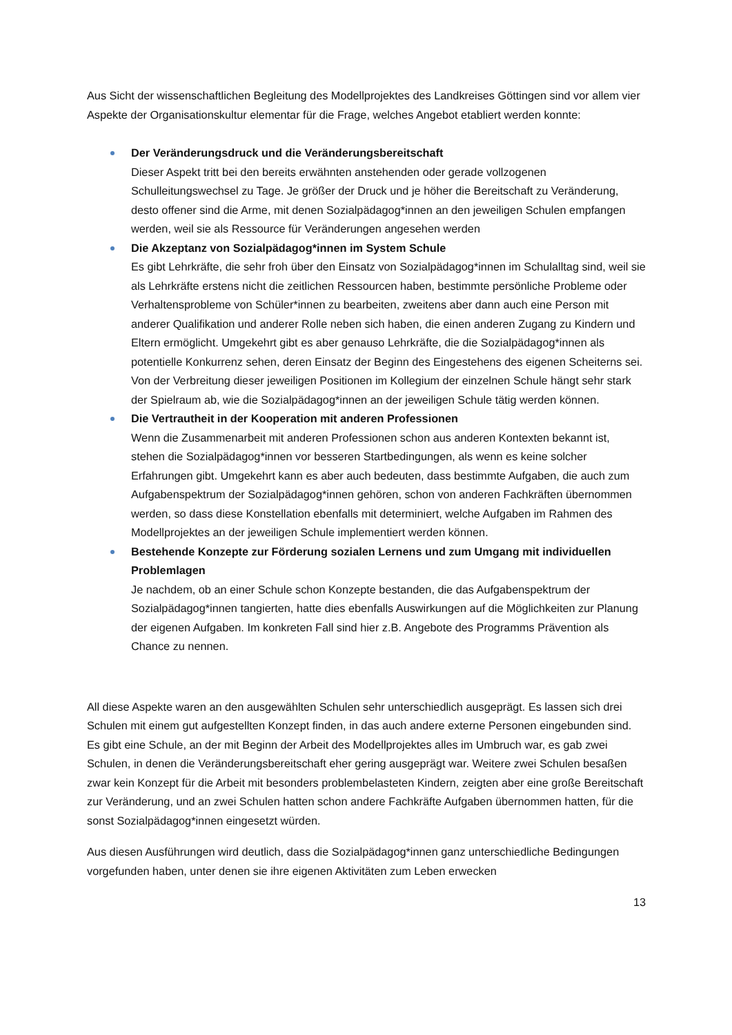Aus Sicht der wissenschaftlichen Begleitung des Modellprojektes des Landkreises Göttingen sind vor allem vier Aspekte der Organisationskultur elementar für die Frage, welches Angebot etabliert werden konnte:
Der Veränderungsdruck und die Veränderungsbereitschaft
Dieser Aspekt tritt bei den bereits erwähnten anstehenden oder gerade vollzogenen Schulleitungswechsel zu Tage. Je größer der Druck und je höher die Bereitschaft zu Veränderung, desto offener sind die Arme, mit denen Sozialpädagog*innen an den jeweiligen Schulen empfangen werden, weil sie als Ressource für Veränderungen angesehen werden
Die Akzeptanz von Sozialpädagog*innen im System Schule
Es gibt Lehrkräfte, die sehr froh über den Einsatz von Sozialpädagog*innen im Schulalltag sind, weil sie als Lehrkräfte erstens nicht die zeitlichen Ressourcen haben, bestimmte persönliche Probleme oder Verhaltensprobleme von Schüler*innen zu bearbeiten, zweitens aber dann auch eine Person mit anderer Qualifikation und anderer Rolle neben sich haben, die einen anderen Zugang zu Kindern und Eltern ermöglicht. Umgekehrt gibt es aber genauso Lehrkräfte, die die Sozialpädagog*innen als potentielle Konkurrenz sehen, deren Einsatz der Beginn des Eingestehens des eigenen Scheiterns sei. Von der Verbreitung dieser jeweiligen Positionen im Kollegium der einzelnen Schule hängt sehr stark der Spielraum ab, wie die Sozialpädagog*innen an der jeweiligen Schule tätig werden können.
Die Vertrautheit in der Kooperation mit anderen Professionen
Wenn die Zusammenarbeit mit anderen Professionen schon aus anderen Kontexten bekannt ist, stehen die Sozialpädagog*innen vor besseren Startbedingungen, als wenn es keine solcher Erfahrungen gibt. Umgekehrt kann es aber auch bedeuten, dass bestimmte Aufgaben, die auch zum Aufgabenspektrum der Sozialpädagog*innen gehören, schon von anderen Fachkräften übernommen werden, so dass diese Konstellation ebenfalls mit determiniert, welche Aufgaben im Rahmen des Modellprojektes an der jeweiligen Schule implementiert werden können.
Bestehende Konzepte zur Förderung sozialen Lernens und zum Umgang mit individuellen Problemlagen
Je nachdem, ob an einer Schule schon Konzepte bestanden, die das Aufgabenspektrum der Sozialpädagog*innen tangierten, hatte dies ebenfalls Auswirkungen auf die Möglichkeiten zur Planung der eigenen Aufgaben. Im konkreten Fall sind hier z.B. Angebote des Programms Prävention als Chance zu nennen.
All diese Aspekte waren an den ausgewählten Schulen sehr unterschiedlich ausgeprägt. Es lassen sich drei Schulen mit einem gut aufgestellten Konzept finden, in das auch andere externe Personen eingebunden sind. Es gibt eine Schule, an der mit Beginn der Arbeit des Modellprojektes alles im Umbruch war, es gab zwei Schulen, in denen die Veränderungsbereitschaft eher gering ausgeprägt war. Weitere zwei Schulen besaßen zwar kein Konzept für die Arbeit mit besonders problembelasteten Kindern, zeigten aber eine große Bereitschaft zur Veränderung, und an zwei Schulen hatten schon andere Fachkräfte Aufgaben übernommen hatten, für die sonst Sozialpädagog*innen eingesetzt würden.
Aus diesen Ausführungen wird deutlich, dass die Sozialpädagog*innen ganz unterschiedliche Bedingungen vorgefunden haben, unter denen sie ihre eigenen Aktivitäten zum Leben erwecken
13